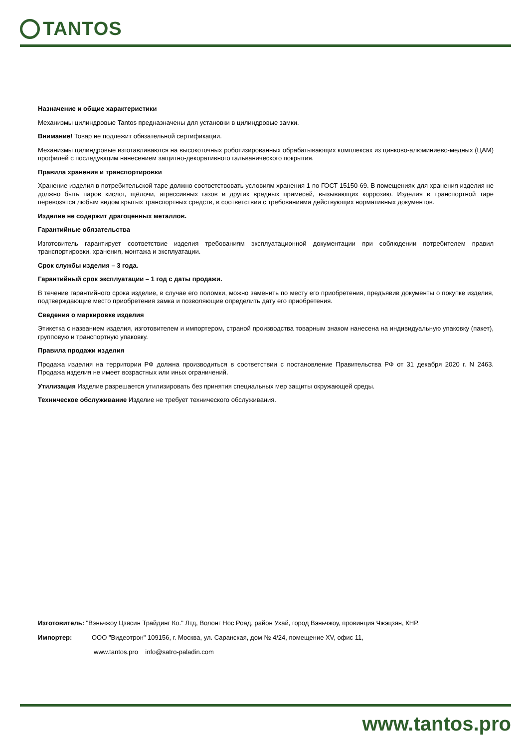TANTOS
Назначение и общие характеристики
Механизмы цилиндровые Tantos предназначены для установки в цилиндровые замки.
Внимание! Товар не подлежит обязательной сертификации.
Механизмы цилиндровые изготавливаются на высокоточных роботизированных обрабатывающих комплексах из цинково-алюминиево-медных (ЦАМ) профилей с последующим нанесением защитно-декоративного гальванического покрытия.
Правила хранения и транспортировки
Хранение изделия в потребительской таре должно соответствовать условиям хранения 1 по ГОСТ 15150-69. В помещениях для хранения изделия не должно быть паров кислот, щёлочи, агрессивных газов и других вредных примесей, вызывающих коррозию. Изделия в транспортной таре перевозятся любым видом крытых транспортных средств, в соответствии с требованиями действующих нормативных документов.
Изделие не содержит драгоценных металлов.
Гарантийные обязательства
Изготовитель гарантирует соответствие изделия требованиям эксплуатационной документации при соблюдении потребителем правил транспортировки, хранения, монтажа и эксплуатации.
Срок службы изделия – 3 года.
Гарантийный срок эксплуатации – 1 год с даты продажи.
В течение гарантийного срока изделие, в случае его поломки, можно заменить по месту его приобретения, предъявив документы о покупке изделия, подтверждающие место приобретения замка и позволяющие определить дату его приобретения.
Сведения о маркировке изделия
Этикетка с названием изделия, изготовителем и импортером, страной производства товарным знаком нанесена на индивидуальную упаковку (пакет), групповую и транспортную упаковку.
Правила продажи изделия
Продажа изделия на территории РФ должна производиться в соответствии с постановление Правительства РФ от 31 декабря 2020 г. N 2463. Продажа изделия не имеет возрастных или иных ограничений.
Утилизация Изделие разрешается утилизировать без принятия специальных мер защиты окружающей среды.
Техническое обслуживание Изделие не требует технического обслуживания.
Изготовитель: "Вэньчжоу Цзясин Трайдинг Ко." Лтд, Волонг Нос Роад, район Ухай, город Вэньчжоу, провинция Чжэцзян, КНР.
Импортер: ООО "Видеотрон" 109156, г. Москва, ул. Саранская, дом № 4/24, помещение XV, офис 11,
www.tantos.pro info@satro-paladin.com
www.tantos.pro